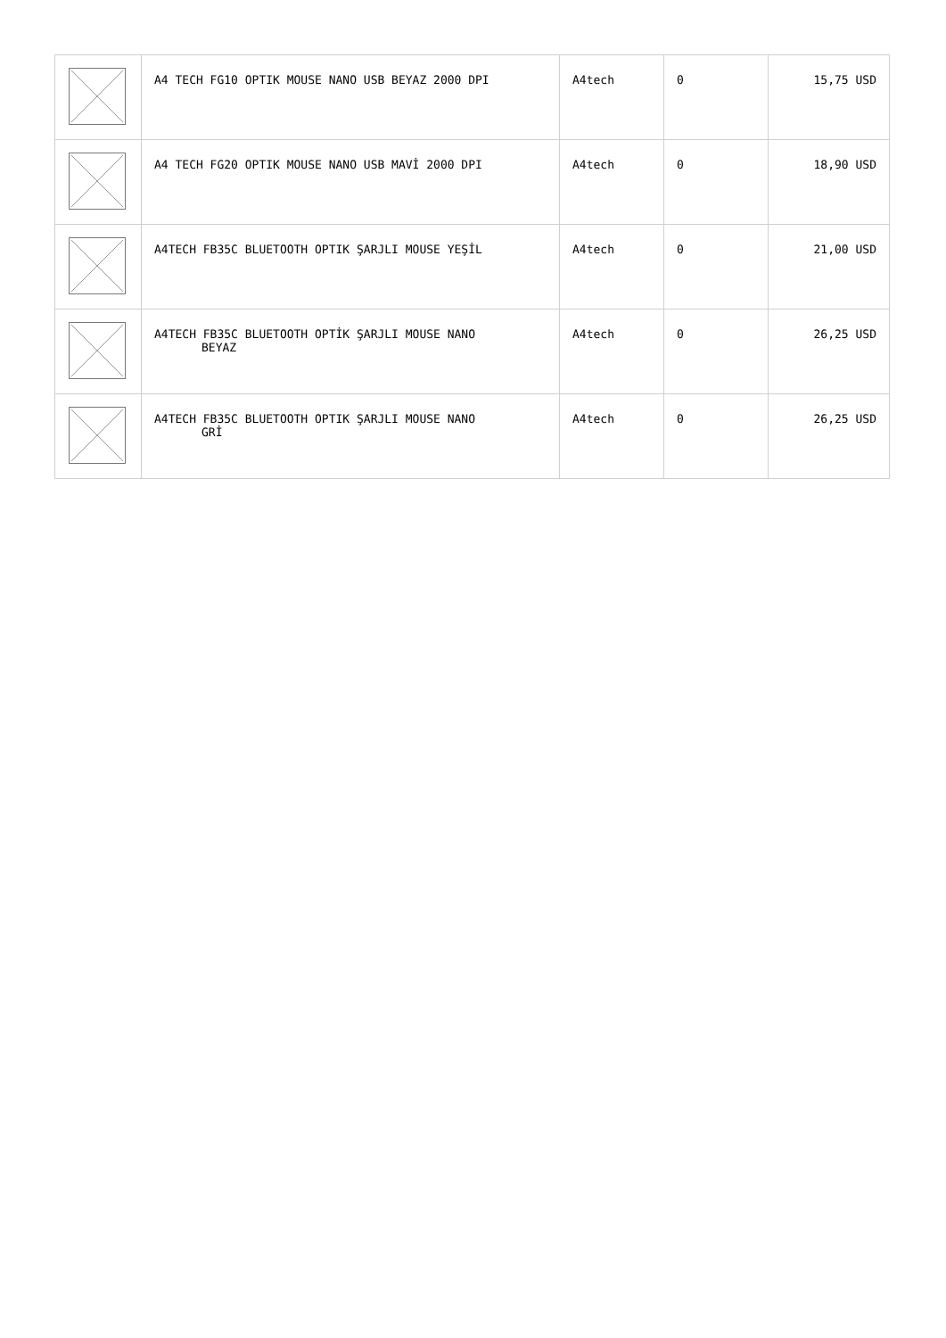| | A4 TECH FG10 OPTIK MOUSE NANO USB BEYAZ 2000 DPI | A4tech | 0 | 15,75 USD |
| | A4 TECH FG20 OPTIK MOUSE NANO USB MAVİ 2000 DPI | A4tech | 0 | 18,90 USD |
| | A4TECH FB35C BLUETOOTH OPTIK ŞARJLI MOUSE YEŞİL | A4tech | 0 | 21,00 USD |
| | A4TECH FB35C BLUETOOTH OPTİK ŞARJLI MOUSE NANO BEYAZ | A4tech | 0 | 26,25 USD |
| | A4TECH FB35C BLUETOOTH OPTIK ŞARJLI MOUSE NANO GRİ | A4tech | 0 | 26,25 USD |